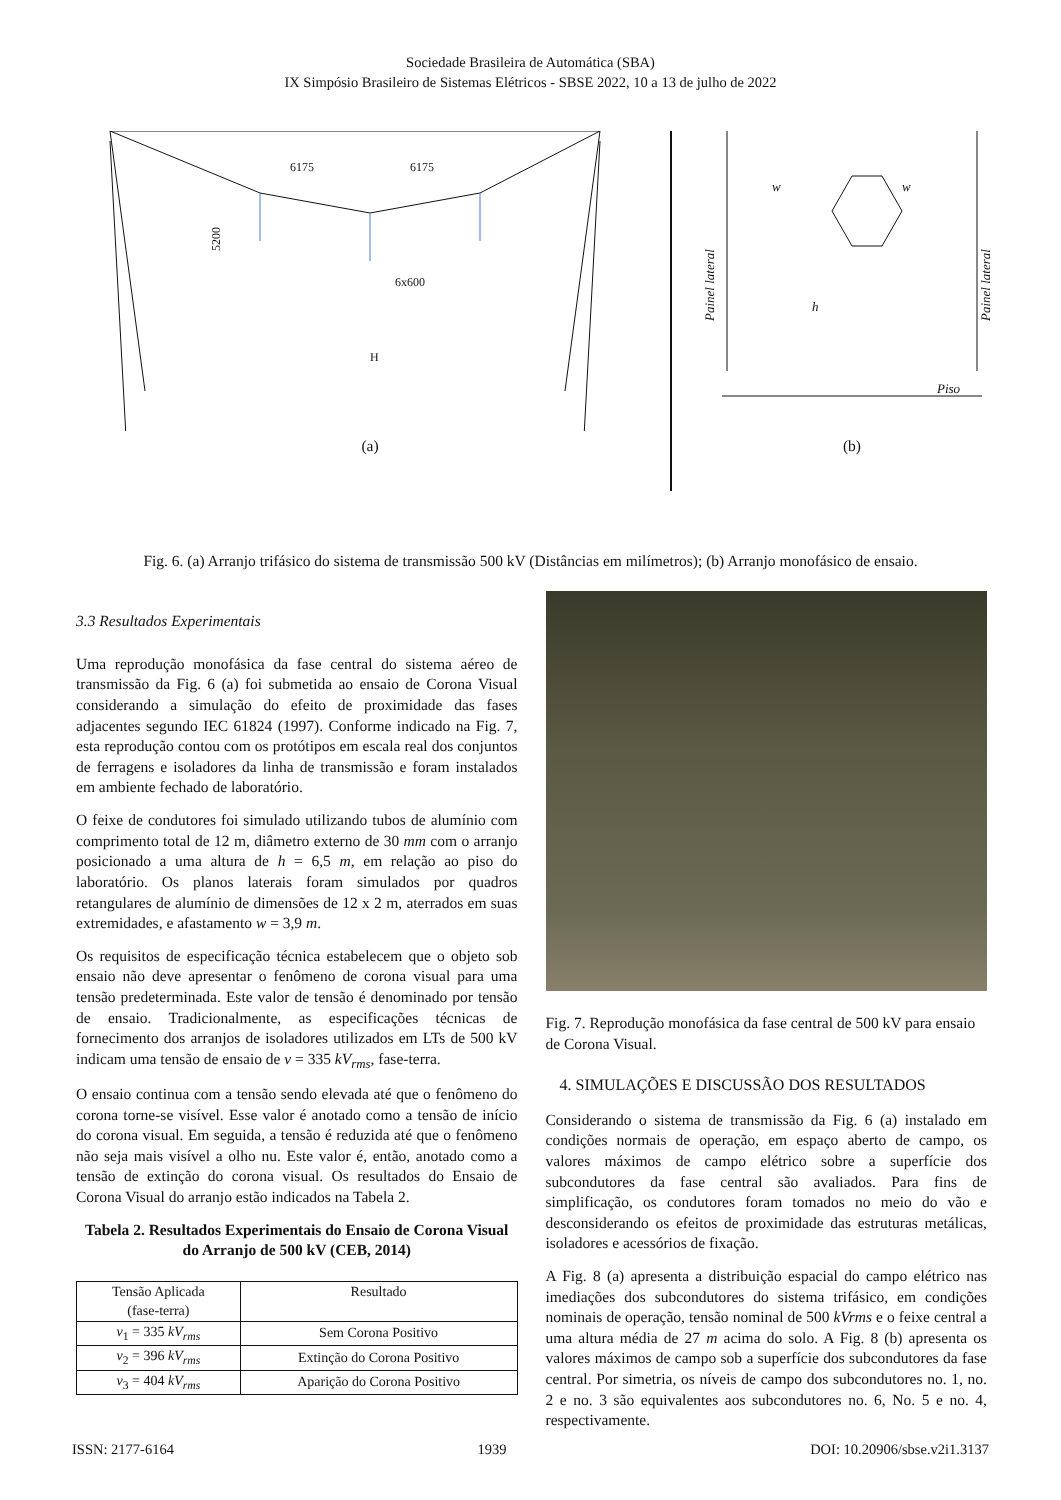Sociedade Brasileira de Automática (SBA)
IX Simpósio Brasileiro de Sistemas Elétricos - SBSE 2022, 10 a 13 de julho de 2022
6175
6175
H
6x600
5200
(a)
w
w
h
Piso
Painel lateral
Painel lateral
(b)
Fig. 6. (a) Arranjo trifásico do sistema de transmissão 500 kV (Distâncias em milímetros); (b) Arranjo monofásico de ensaio.
3.3 Resultados Experimentais
Uma reprodução monofásica da fase central do sistema aéreo de transmissão da Fig. 6 (a) foi submetida ao ensaio de Corona Visual considerando a simulação do efeito de proximidade das fases adjacentes segundo IEC 61824 (1997). Conforme indicado na Fig. 7, esta reprodução contou com os protótipos em escala real dos conjuntos de ferragens e isoladores da linha de transmissão e foram instalados em ambiente fechado de laboratório.
O feixe de condutores foi simulado utilizando tubos de alumínio com comprimento total de 12 m, diâmetro externo de 30 mm com o arranjo posicionado a uma altura de h = 6,5 m, em relação ao piso do laboratório. Os planos laterais foram simulados por quadros retangulares de alumínio de dimensões de 12 x 2 m, aterrados em suas extremidades, e afastamento w = 3,9 m.
Os requisitos de especificação técnica estabelecem que o objeto sob ensaio não deve apresentar o fenômeno de corona visual para uma tensão predeterminada. Este valor de tensão é denominado por tensão de ensaio. Tradicionalmente, as especificações técnicas de fornecimento dos arranjos de isoladores utilizados em LTs de 500 kV indicam uma tensão de ensaio de v = 335 kV<sub>rms</sub>, fase-terra.
O ensaio continua com a tensão sendo elevada até que o fenômeno do corona torne-se visível. Esse valor é anotado como a tensão de início do corona visual. Em seguida, a tensão é reduzida até que o fenômeno não seja mais visível a olho nu. Este valor é, então, anotado como a tensão de extinção do corona visual. Os resultados do Ensaio de Corona Visual do arranjo estão indicados na Tabela 2.
Tabela 2. Resultados Experimentais do Ensaio de Corona Visual do Arranjo de 500 kV (CEB, 2014)
| Tensão Aplicada (fase-terra) | Resultado |
| --- | --- |
| v<sub>1</sub> = 335 kV<sub>rms</sub> | Sem Corona Positivo |
| v<sub>2</sub> = 396 kV<sub>rms</sub> | Extinção do Corona Positivo |
| v<sub>3</sub> = 404 kV<sub>rms</sub> | Aparição do Corona Positivo |
Fig. 7. Reprodução monofásica da fase central de 500 kV para ensaio de Corona Visual.
4. SIMULAÇÕES E DISCUSSÃO DOS RESULTADOS
Considerando o sistema de transmissão da Fig. 6 (a) instalado em condições normais de operação, em espaço aberto de campo, os valores máximos de campo elétrico sobre a superfície dos subcondutores da fase central são avaliados. Para fins de simplificação, os condutores foram tomados no meio do vão e desconsiderando os efeitos de proximidade das estruturas metálicas, isoladores e acessórios de fixação.
A Fig. 8 (a) apresenta a distribuição espacial do campo elétrico nas imediações dos subcondutores do sistema trifásico, em condições nominais de operação, tensão nominal de 500 kVrms e o feixe central a uma altura média de 27 m acima do solo. A Fig. 8 (b) apresenta os valores máximos de campo sob a superfície dos subcondutores da fase central. Por simetria, os níveis de campo dos subcondutores no. 1, no. 2 e no. 3 são equivalentes aos subcondutores no. 6, No. 5 e no. 4, respectivamente.
ISSN: 2177-6164 1939 DOI: 10.20906/sbse.v2i1.3137